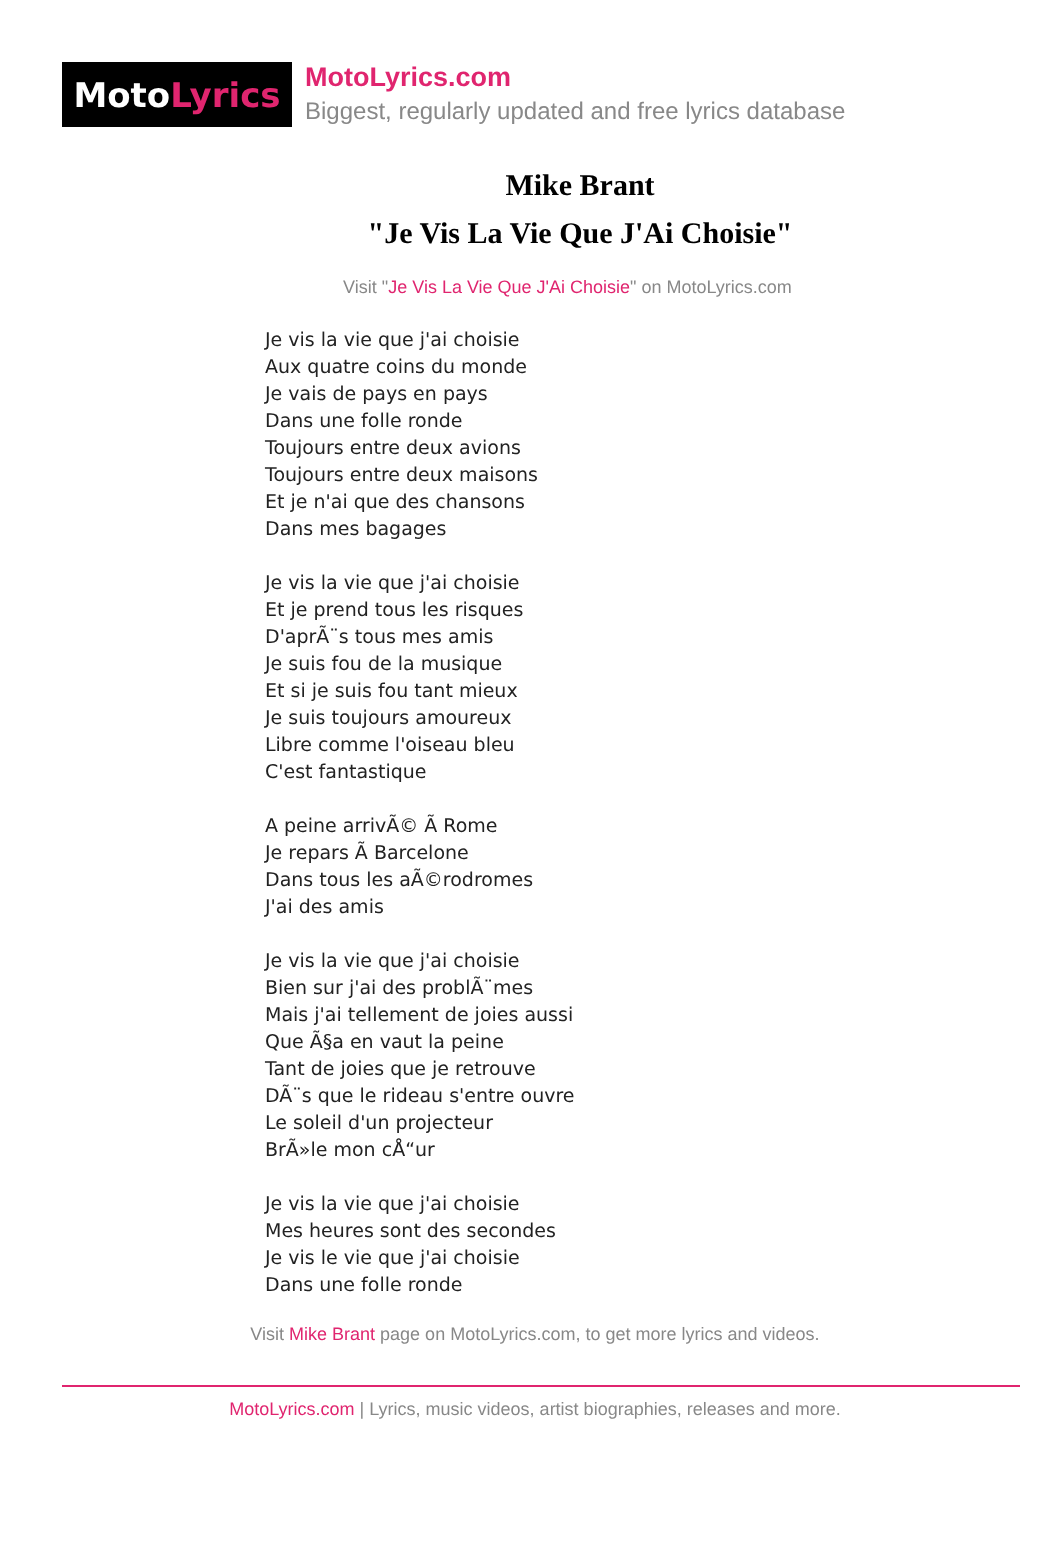Moto Lyrics
MotoLyrics.com
Biggest, regularly updated and free lyrics database
Mike Brant
"Je Vis La Vie Que J'Ai Choisie"
Visit "Je Vis La Vie Que J'Ai Choisie" on MotoLyrics.com
Je vis la vie que j'ai choisie Aux quatre coins du monde Je vais de pays en pays Dans une folle ronde Toujours entre deux avions Toujours entre deux maisons Et je n'ai que des chansons Dans mes bagages Je vis la vie que j'ai choisie Et je prend tous les risques D'aprÃ¨s tous mes amis Je suis fou de la musique Et si je suis fou tant mieux Je suis toujours amoureux Libre comme l'oiseau bleu C'est fantastique A peine arrivÃ© Ã Rome Je repars Ã Barcelone Dans tous les aÃ©rodromes J'ai des amis Je vis la vie que j'ai choisie Bien sur j'ai des problÃ¨mes Mais j'ai tellement de joies aussi Que Ã§a en vaut la peine Tant de joies que je retrouve DÃ¨s que le rideau s'entre ouvre Le soleil d'un projecteur BrÃ»le mon cÅ“ur Je vis la vie que j'ai choisie Mes heures sont des secondes Je vis le vie que j'ai choisie Dans une folle ronde
Visit Mike Brant page on MotoLyrics.com, to get more lyrics and videos.
MotoLyrics.com | Lyrics, music videos, artist biographies, releases and more.